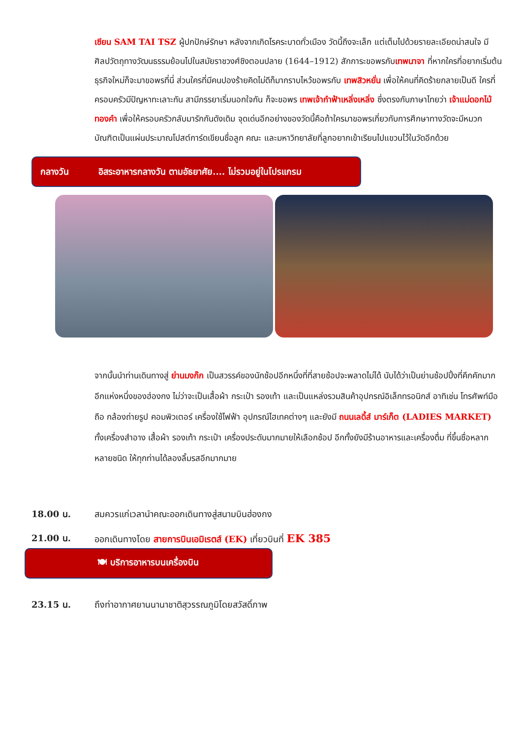เซียน SAM TAI TSZ ผู้ปกปักษ์รักษา หลังจากเกิดโรคระบาดทั่วเมือง วัดนี้ถึงจะเล็ก แต่เต็มไปด้วยรายละเอียดน่าสนใจ มีศิลปวัตถุทางวัฒนธรรมย้อนไปในสมัยราชวงศ์ชิงตอนปลาย (1644–1912) สักการะขอพรกับเทพนาจา ที่หากใครที่อยากเริ่มต้นธุรกิจใหม่ก็จะมาขอพรที่นี่ ส่วนใครที่มีคนปองร้ายคิดไม่ดีก็มากราบไหว้ขอพรกับ เทพสิวหยั่น เพื่อให้คนที่คิดร้ายกลายเป็นดี ใครที่ครอบครัวมีปัญหาทะเลาะกัน สามีภรรยาเริ่มนอกใจกัน ก็จะขอพร เทพเจ้ากำฟ้าเหลิ่งเหลิ่ง ซึ่งตรงกับภาษาไทยว่า เจ้าแม่ดอกไม้ทองคำ เพื่อให้ครอบครัวกลับมารักกันดังเดิม จุดเด่นอีกอย่างของวัดนี้คือถ้าใครมาขอพรเกี่ยวกับการศึกษาทางวัดจะมีหมวกบัณฑิตเป็นแผ่นประมาณโปสต์การ์ดเขียนชื่อลูก คณะ และมหาวิทยาลัยที่ลูกอยากเข้าเรียนไปแขวนไว้ในวัดอีกด้วย
กลางวัน อิสระอาหารกลางวัน ตามอัธยาศัย.... ไม่รวมอยู่ในโปรแกรม
จากนั้นนำท่านเดินทางสู่ ย่านมงก๊ก เป็นสวรรค์ของนักช้อปอีกหนึ่งที่ที่สายช้อปจะพลาดไม่ได้ นับได้ว่าเป็นย่านช้อปปิ้งที่คึกคักมากอีกแห่งหนึ่งของฮ่องกง ไม่ว่าจะเป็นเสื้อผ้า กระเป๋า รองเท้า และเป็นแหล่งรวมสินค้าอุปกรณ์อิเล็กทรอนิกส์ อาทิเช่น โทรศัพท์มือถือ กล้องถ่ายรูป คอมพิวเตอร์ เครื่องใช้ไฟฟ้า อุปกรณ์ไฮเทคต่างๆ และยังมี ถนนเลดี้ส์ มาร์เก็ต (LADIES MARKET) ทั้งเครื่องสำอาง เสื้อผ้า รองเท้า กระเป๋า เครื่องประดับมากมายให้เลือกช้อป อีกทั้งยังมีร้านอาหารและเครื่องดื่ม ที่ขึ้นชื่อหลากหลายชนิด ให้ทุกท่านได้ลองลิ้มรสอีกมากมาย
18.00 น. สมควรแก่เวลานำคณะออกเดินทางสู่สนามบินฮ่องกง
21.00 น. ออกเดินทางโดย สายการบินเอมิเรตส์ (EK) เที่ยวบินที่ EK 385
🍽 บริการอาหารบนเครื่องบิน
23.15 น. ถึงท่าอากาศยานนานาชาติสุวรรณภูมิโดยสวัสดิ์ภาพ